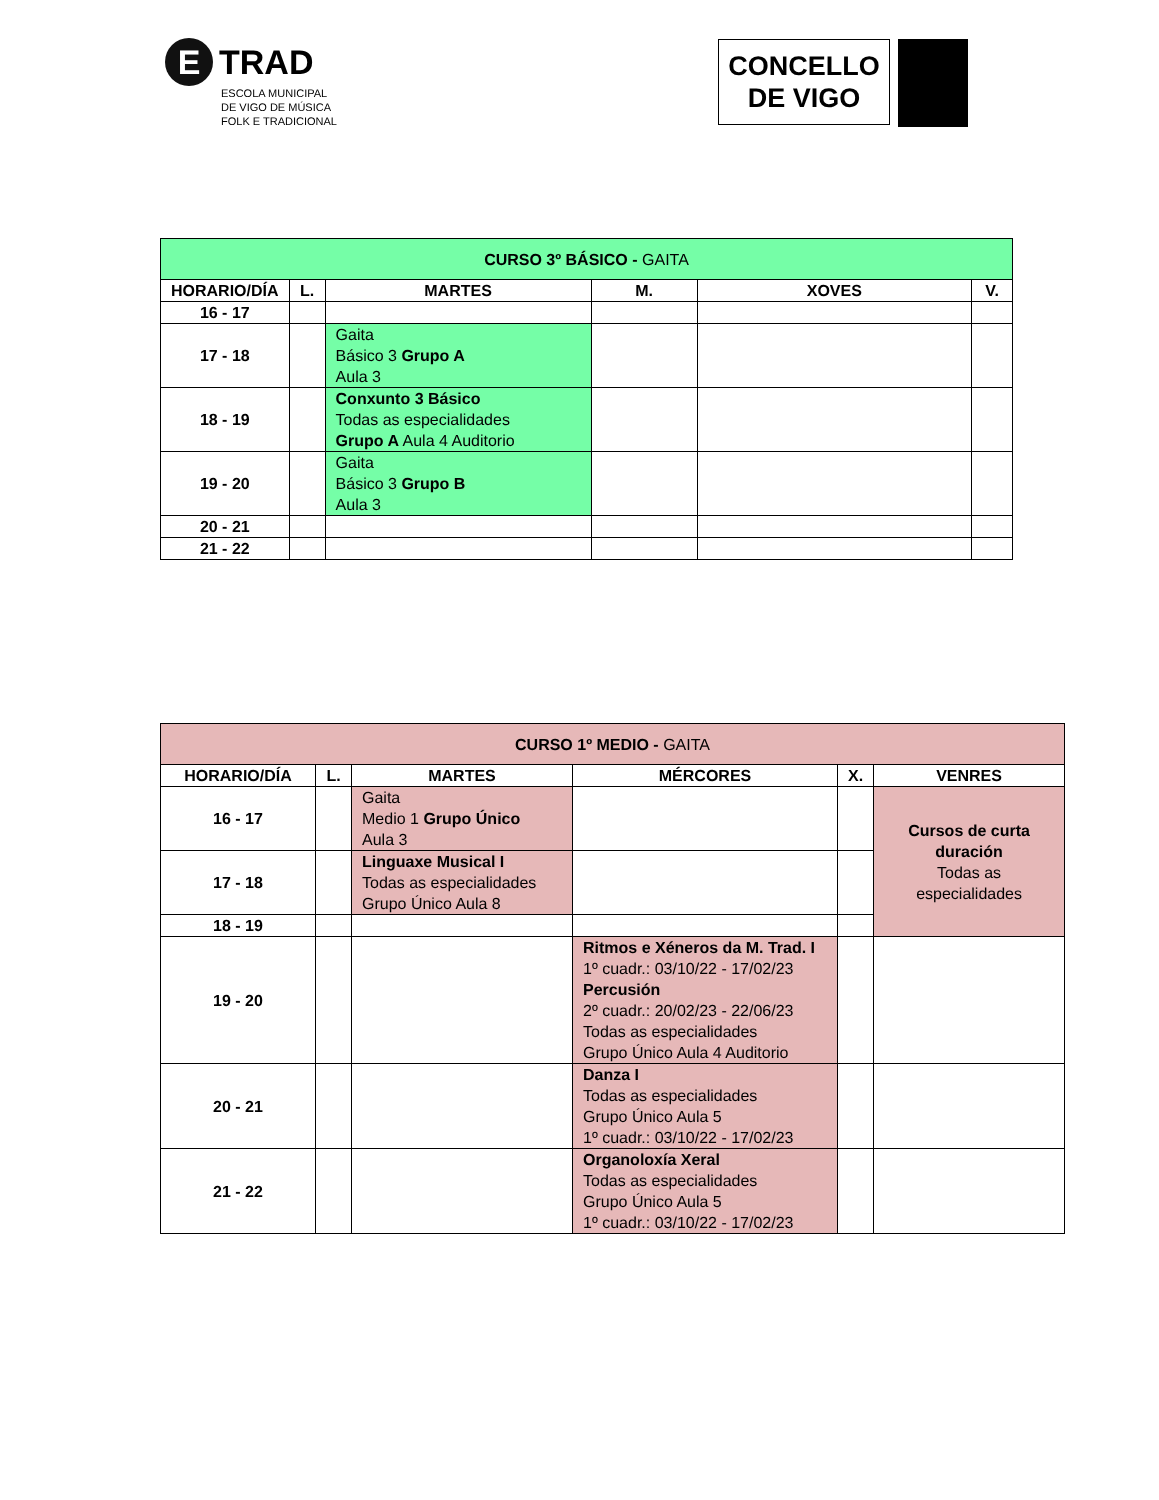E TRAD
ESCOLA MUNICIPAL
DE VIGO DE MÚSICA
FOLK E TRADICIONAL
CONCELLO
DE VIGO
| CURSO 3º BÁSICO - GAITA | | | | | |
| --- | --- | --- | --- | --- | --- |
| HORARIO/DÍA | L. | MARTES | M. | XOVES | V. |
| 16 - 17 | | | | | |
| 17 - 18 | | Gaita Básico 3 Grupo A Aula 3 | | | |
| 18 - 19 | | Conxunto 3 Básico Todas as especialidades Grupo A Aula 4 Auditorio | | | |
| 19 - 20 | | Gaita Básico 3 Grupo B Aula 3 | | | |
| 20 - 21 | | | | | |
| 21 - 22 | | | | | |
| CURSO 1º MEDIO - GAITA | | | | | |
| --- | --- | --- | --- | --- | --- |
| HORARIO/DÍA | L. | MARTES | MÉRCORES | X. | VENRES |
| 16 - 17 | | Gaita Medio 1 Grupo Único Aula 3 | | | Cursos de curta duración Todas as especialidades |
| 17 - 18 | | Linguaxe Musical I Todas as especialidades Grupo Único Aula 8 | | | |
| 18 - 19 | | | | | |
| 19 - 20 | | | Ritmos e Xéneros da M. Trad. I 1º cuadr.: 03/10/22 - 17/02/23 Percusión 2º cuadr.: 20/02/23 - 22/06/23 Todas as especialidades Grupo Único Aula 4 Auditorio | | |
| 20 - 21 | | | Danza I Todas as especialidades Grupo Único Aula 5 1º cuadr.: 03/10/22 - 17/02/23 | | |
| 21 - 22 | | | Organoloxía Xeral Todas as especialidades Grupo Único Aula 5 1º cuadr.: 03/10/22 - 17/02/23 | | |